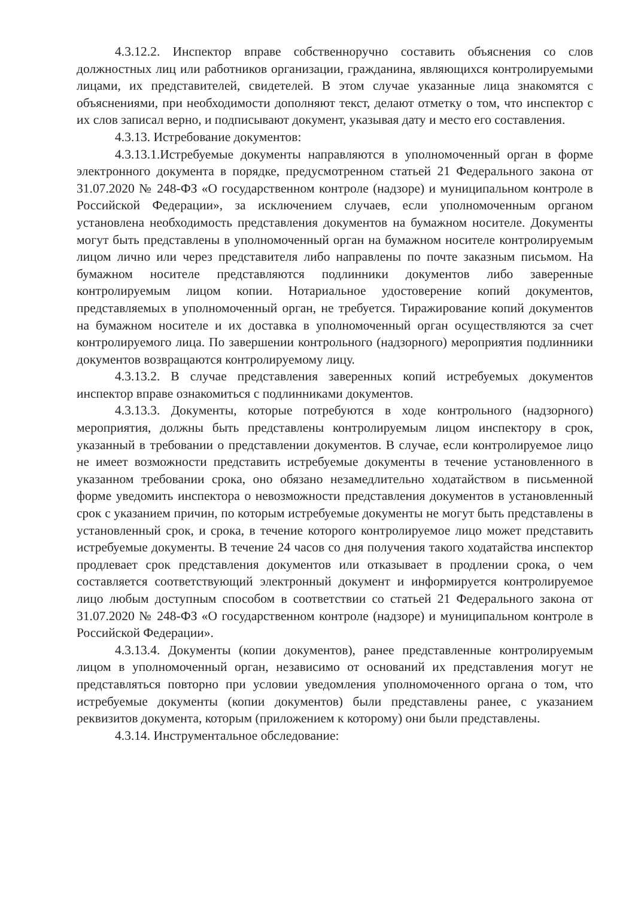4.3.12.2. Инспектор вправе собственноручно составить объяснения со слов должностных лиц или работников организации, гражданина, являющихся контролируемыми лицами, их представителей, свидетелей. В этом случае указанные лица знакомятся с объяснениями, при необходимости дополняют текст, делают отметку о том, что инспектор с их слов записал верно, и подписывают документ, указывая дату и место его составления.
4.3.13. Истребование документов:
4.3.13.1.Истребуемые документы направляются в уполномоченный орган в форме электронного документа в порядке, предусмотренном статьей 21 Федерального закона от 31.07.2020 № 248-ФЗ «О государственном контроле (надзоре) и муниципальном контроле в Российской Федерации», за исключением случаев, если уполномоченным органом установлена необходимость представления документов на бумажном носителе. Документы могут быть представлены в уполномоченный орган на бумажном носителе контролируемым лицом лично или через представителя либо направлены по почте заказным письмом. На бумажном носителе представляются подлинники документов либо заверенные контролируемым лицом копии. Нотариальное удостоверение копий документов, представляемых в уполномоченный орган, не требуется. Тиражирование копий документов на бумажном носителе и их доставка в уполномоченный орган осуществляются за счет контролируемого лица. По завершении контрольного (надзорного) мероприятия подлинники документов возвращаются контролируемому лицу.
4.3.13.2. В случае представления заверенных копий истребуемых документов инспектор вправе ознакомиться с подлинниками документов.
4.3.13.3. Документы, которые потребуются в ходе контрольного (надзорного) мероприятия, должны быть представлены контролируемым лицом инспектору в срок, указанный в требовании о представлении документов. В случае, если контролируемое лицо не имеет возможности представить истребуемые документы в течение установленного в указанном требовании срока, оно обязано незамедлительно ходатайством в письменной форме уведомить инспектора о невозможности представления документов в установленный срок с указанием причин, по которым истребуемые документы не могут быть представлены в установленный срок, и срока, в течение которого контролируемое лицо может представить истребуемые документы. В течение 24 часов со дня получения такого ходатайства инспектор продлевает срок представления документов или отказывает в продлении срока, о чем составляется соответствующий электронный документ и информируется контролируемое лицо любым доступным способом в соответствии со статьей 21 Федерального закона от 31.07.2020 № 248-ФЗ «О государственном контроле (надзоре) и муниципальном контроле в Российской Федерации».
4.3.13.4. Документы (копии документов), ранее представленные контролируемым лицом в уполномоченный орган, независимо от оснований их представления могут не представляться повторно при условии уведомления уполномоченного органа о том, что истребуемые документы (копии документов) были представлены ранее, с указанием реквизитов документа, которым (приложением к которому) они были представлены.
4.3.14. Инструментальное обследование: